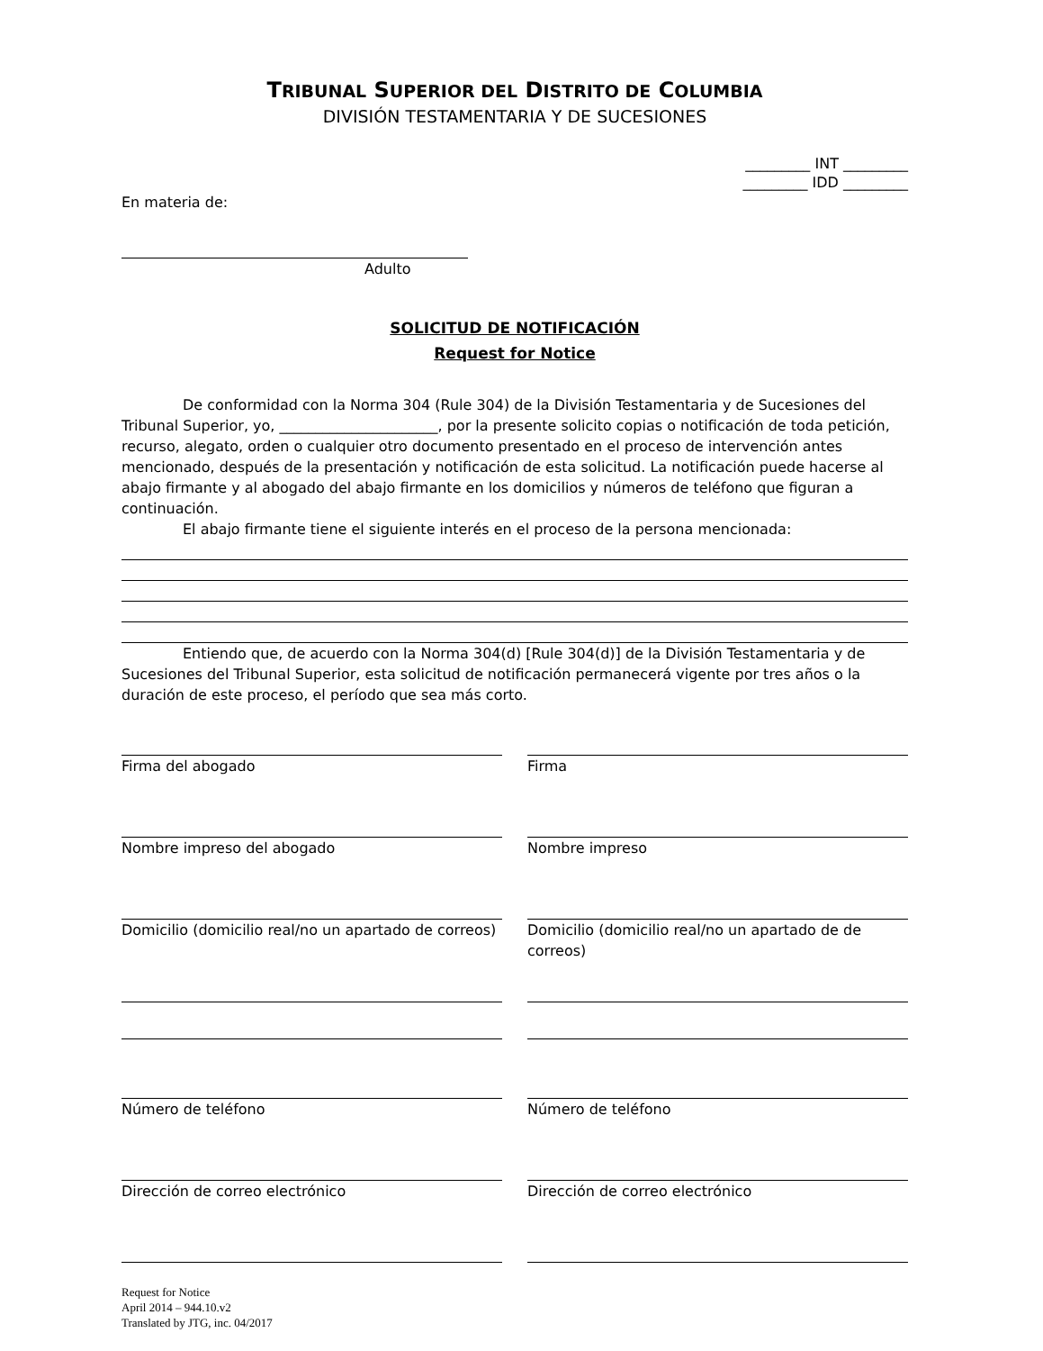TRIBUNAL SUPERIOR DEL DISTRITO DE COLUMBIA
DIVISIÓN TESTAMENTARIA Y DE SUCESIONES
_________ INT _________
_________ IDD _________
En materia de:
Adulto
SOLICITUD DE NOTIFICACIÓN
Request for Notice
De conformidad con la Norma 304 (Rule 304) de la División Testamentaria y de Sucesiones del Tribunal Superior, yo, ______________________, por la presente solicito copias o notificación de toda petición, recurso, alegato, orden o cualquier otro documento presentado en el proceso de intervención antes mencionado, después de la presentación y notificación de esta solicitud. La notificación puede hacerse al abajo firmante y al abogado del abajo firmante en los domicilios y números de teléfono que figuran a continuación.
El abajo firmante tiene el siguiente interés en el proceso de la persona mencionada:
Entiendo que, de acuerdo con la Norma 304(d) [Rule 304(d)] de la División Testamentaria y de Sucesiones del Tribunal Superior, esta solicitud de notificación permanecerá vigente por tres años o la duración de este proceso, el período que sea más corto.
Firma del abogado Firma
Nombre impreso del abogado Nombre impreso
Domicilio (domicilio real/no un apartado de correos)
Domicilio (domicilio real/no un apartado de de correos)
Número de teléfono Número de teléfono
Dirección de correo electrónico
Dirección de correo electrónico
Request for Notice
April 2014 – 944.10.v2
Translated by JTG, inc. 04/2017